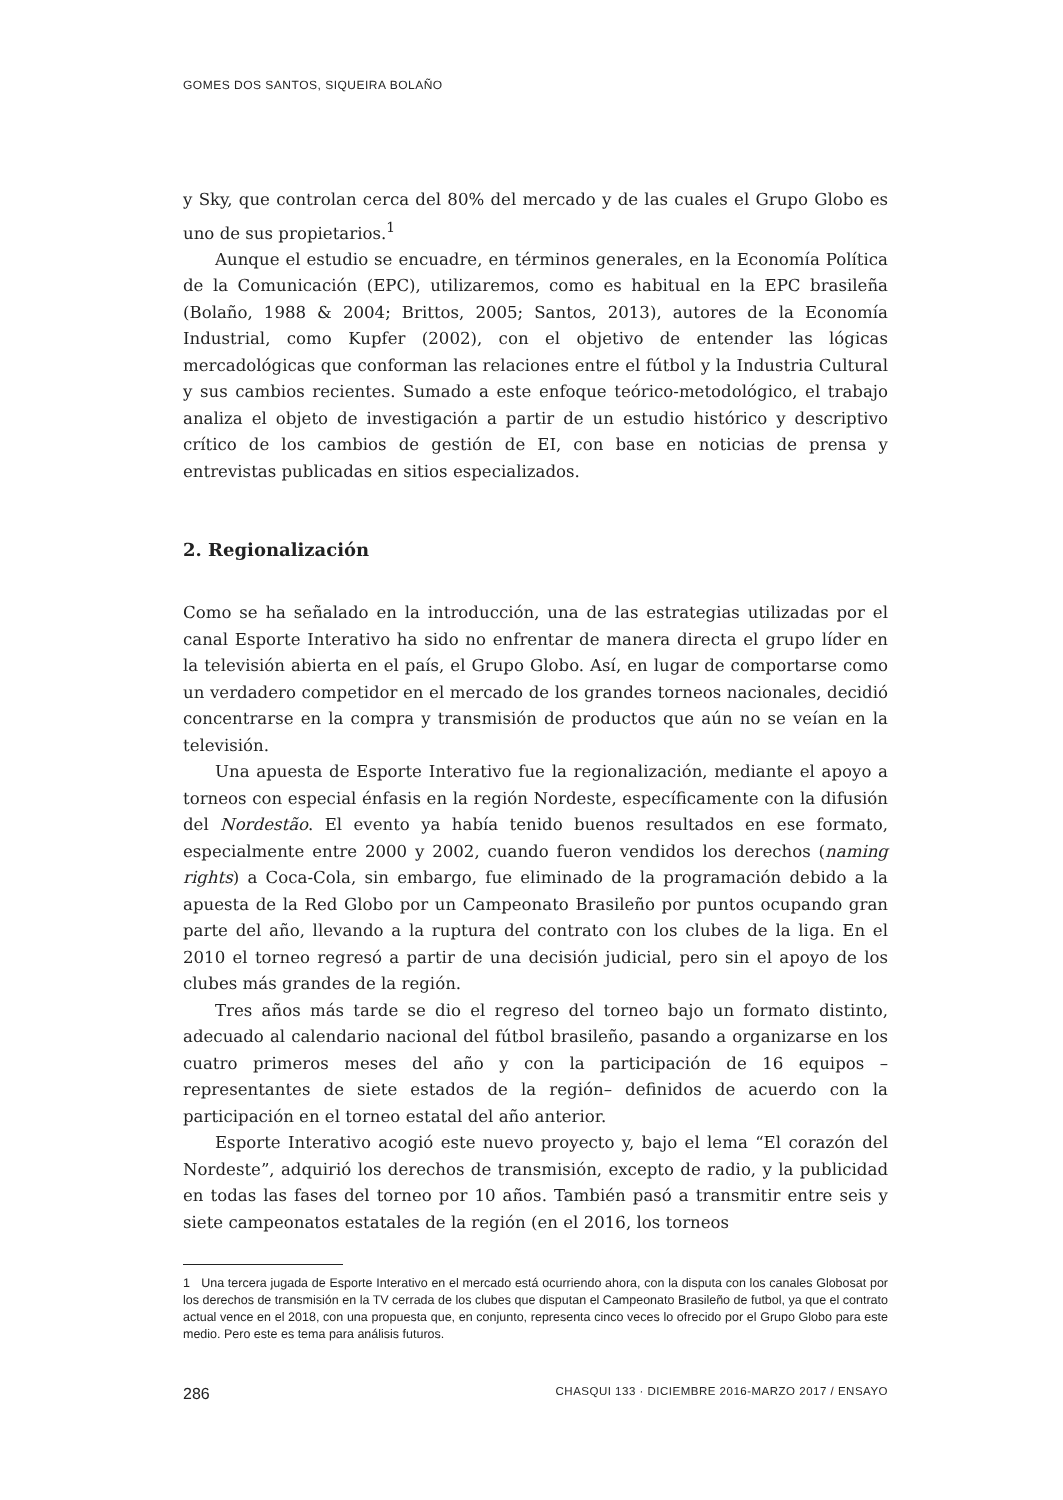GOMES DOS SANTOS, SIQUEIRA BOLAÑO
y Sky, que controlan cerca del 80% del mercado y de las cuales el Grupo Globo es uno de sus propietarios.<sup>1</sup>
Aunque el estudio se encuadre, en términos generales, en la Economía Política de la Comunicación (EPC), utilizaremos, como es habitual en la EPC brasileña (Bolaño, 1988 & 2004; Brittos, 2005; Santos, 2013), autores de la Economía Industrial, como Kupfer (2002), con el objetivo de entender las lógicas mercadológicas que conforman las relaciones entre el fútbol y la Industria Cultural y sus cambios recientes. Sumado a este enfoque teórico-metodológico, el trabajo analiza el objeto de investigación a partir de un estudio histórico y descriptivo crítico de los cambios de gestión de EI, con base en noticias de prensa y entrevistas publicadas en sitios especializados.
2. Regionalización
Como se ha señalado en la introducción, una de las estrategias utilizadas por el canal Esporte Interativo ha sido no enfrentar de manera directa el grupo líder en la televisión abierta en el país, el Grupo Globo. Así, en lugar de comportarse como un verdadero competidor en el mercado de los grandes torneos nacionales, decidió concentrarse en la compra y transmisión de productos que aún no se veían en la televisión.
Una apuesta de Esporte Interativo fue la regionalización, mediante el apoyo a torneos con especial énfasis en la región Nordeste, específicamente con la difusión del Nordestão. El evento ya había tenido buenos resultados en ese formato, especialmente entre 2000 y 2002, cuando fueron vendidos los derechos (naming rights) a Coca-Cola, sin embargo, fue eliminado de la programación debido a la apuesta de la Red Globo por un Campeonato Brasileño por puntos ocupando gran parte del año, llevando a la ruptura del contrato con los clubes de la liga. En el 2010 el torneo regresó a partir de una decisión judicial, pero sin el apoyo de los clubes más grandes de la región.
Tres años más tarde se dio el regreso del torneo bajo un formato distinto, adecuado al calendario nacional del fútbol brasileño, pasando a organizarse en los cuatro primeros meses del año y con la participación de 16 equipos –representantes de siete estados de la región– definidos de acuerdo con la participación en el torneo estatal del año anterior.
Esporte Interativo acogió este nuevo proyecto y, bajo el lema “El corazón del Nordeste”, adquirió los derechos de transmisión, excepto de radio, y la publicidad en todas las fases del torneo por 10 años. También pasó a transmitir entre seis y siete campeonatos estatales de la región (en el 2016, los torneos
1 Una tercera jugada de Esporte Interativo en el mercado está ocurriendo ahora, con la disputa con los canales Globosat por los derechos de transmisión en la TV cerrada de los clubes que disputan el Campeonato Brasileño de futbol, ya que el contrato actual vence en el 2018, con una propuesta que, en conjunto, representa cinco veces lo ofrecido por el Grupo Globo para este medio. Pero este es tema para análisis futuros.
286 CHASQUI 133 · DICIEMBRE 2016-MARZO 2017 / ENSAYO